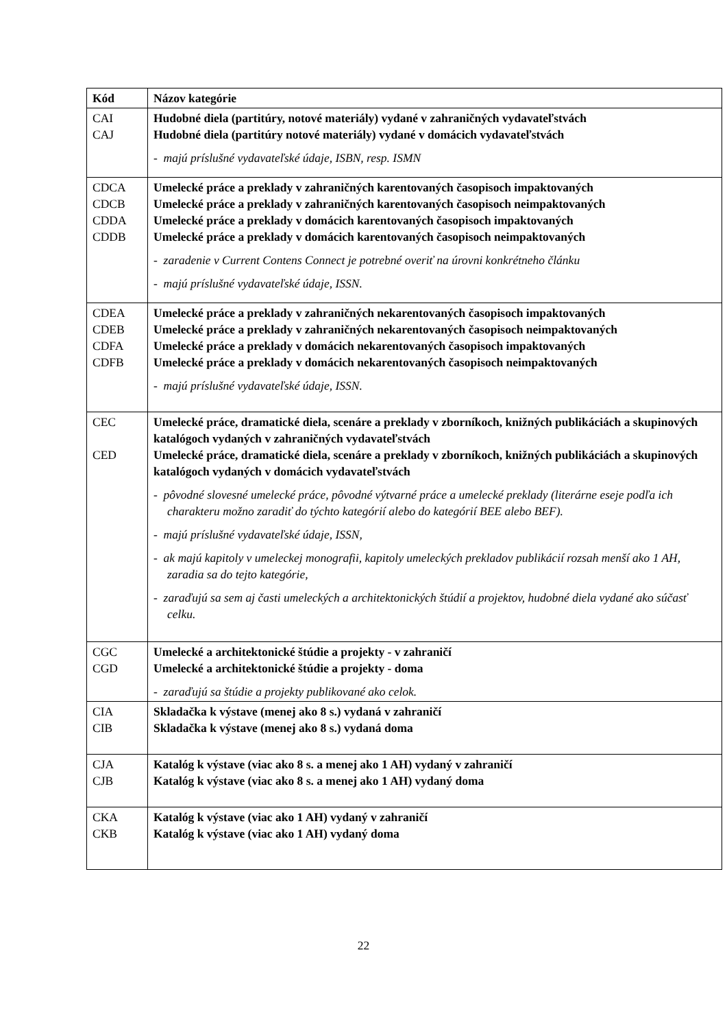| Kód | Názov kategórie |
| --- | --- |
| CAI CAJ | Hudobné diela (partitúry, notové materiály) vydané v zahraničných vydavateľstvách Hudobné diela (partitúry notové materiály) vydané v domácich vydavateľstvách - majú príslušné vydavateľské údaje, ISBN, resp. ISMN |
| CDCA CDCB CDDA CDDB | Umelecké práce a preklady v zahraničných karentovaných časopisoch impaktovaných Umelecké práce a preklady v zahraničných karentovaných časopisoch neimpaktovaných Umelecké práce a preklady v domácich karentovaných časopisoch impaktovaných Umelecké práce a preklady v domácich karentovaných časopisoch neimpaktovaných - zaradenie v Current Contens Connect je potrebné overiť na úrovni konkrétneho článku - majú príslušné vydavateľské údaje, ISSN. |
| CDEA CDEB CDFA CDFB | Umelecké práce a preklady v zahraničných nekarentovaných časopisoch impaktovaných Umelecké práce a preklady v zahraničných nekarentovaných časopisoch neimpaktovaných Umelecké práce a preklady v domácich nekarentovaných časopisoch impaktovaných Umelecké práce a preklady v domácich nekarentovaných časopisoch neimpaktovaných - majú príslušné vydavateľské údaje, ISSN. |
| CEC CED | Umelecké práce, dramatické diela, scenáre a preklady v zborníkoch, knižných publikáciách a skupinových katalógoch vydaných v zahraničných vydavateľstvách Umelecké práce, dramatické diela, scenáre a preklady v zborníkoch, knižných publikáciách a skupinových katalógoch vydaných v domácich vydavateľstvách - pôvodné slovesné umelecké práce, pôvodné výtvarné práce a umelecké preklady (literárne eseje podľa ich charakteru možno zaradiť do týchto kategórií alebo do kategórií BEE alebo BEF). - majú príslušné vydavateľské údaje, ISSN, - ak majú kapitoly v umeleckej monografii, kapitoly umeleckých prekladov publikácií rozsah menší ako 1 AH, zaradia sa do tejto kategórie, - zaraďujú sa sem aj časti umeleckých a architektonických štúdií a projektov, hudobné diela vydané ako súčasť celku. |
| CGC CGD | Umelecké a architektonické štúdie a projekty - v zahraničí Umelecké a architektonické štúdie a projekty - doma - zaraďujú sa štúdie a projekty publikované ako celok. |
| CIA CIB | Skladačka k výstave (menej ako 8 s.) vydaná v zahraničí Skladačka k výstave (menej ako 8 s.) vydaná doma |
| CJA CJB | Katalóg k výstave (viac ako 8 s. a menej ako 1 AH) vydaný v zahraničí Katalóg k výstave (viac ako 8 s. a menej ako 1 AH) vydaný doma |
| CKA CKB | Katalóg k výstave (viac ako 1 AH) vydaný v zahraničí Katalóg k výstave (viac ako 1 AH) vydaný doma |
22